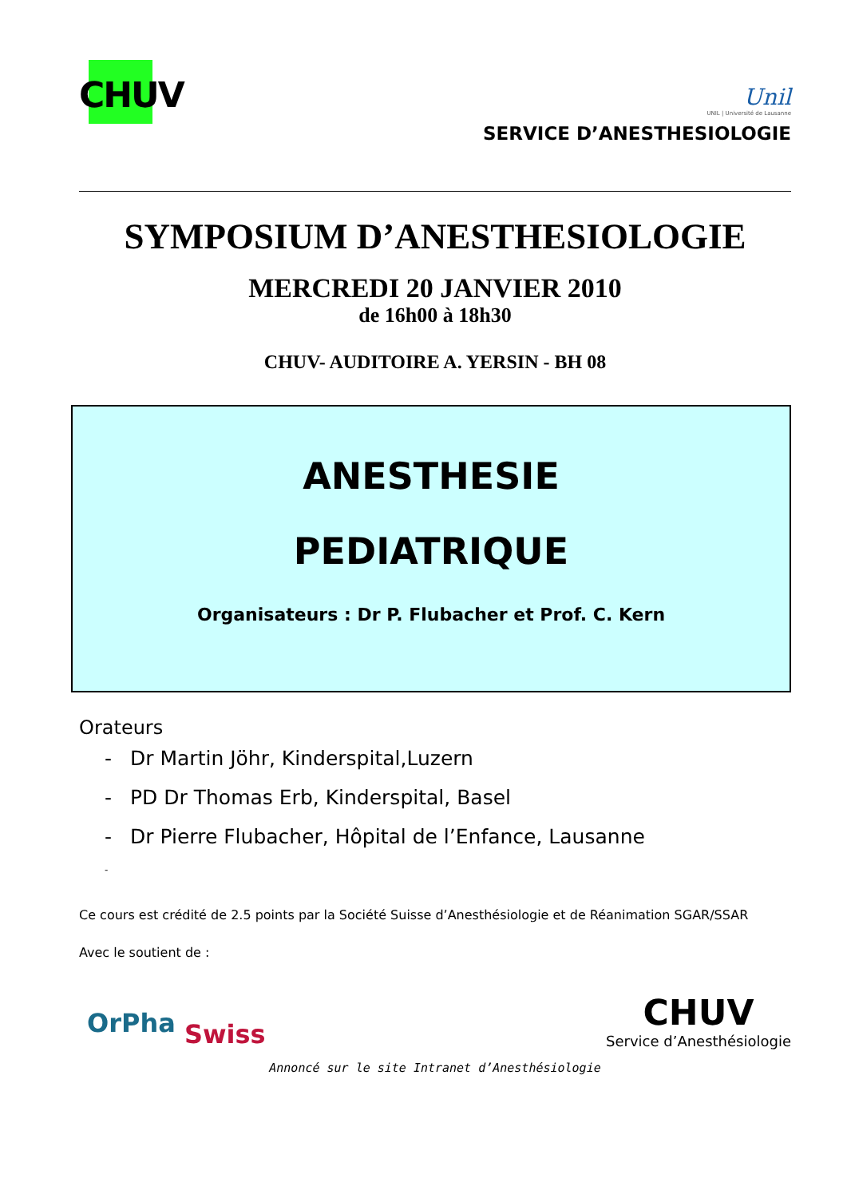CHUV
Unil
UNIL | Université de Lausanne
SERVICE D’ANESTHESIOLOGIE
SYMPOSIUM D’ANESTHESIOLOGIE
MERCREDI 20 JANVIER 2010
de 16h00 à 18h30
CHUV- AUDITOIRE A. YERSIN - BH 08
ANESTHESIE
PEDIATRIQUE
Organisateurs : Dr P. Flubacher et Prof. C. Kern
Orateurs
- Dr Martin Jöhr, Kinderspital,Luzern
- PD Dr Thomas Erb, Kinderspital, Basel
- Dr Pierre Flubacher, Hôpital de l’Enfance, Lausanne
-
Ce cours est crédité de 2.5 points par la Société Suisse d’Anesthésiologie et de Réanimation SGAR/SSAR
Avec le soutient de :
OrPha Swiss
CHUV
Service d’Anesthésiologie
Annoncé sur le site Intranet d’Anesthésiologie